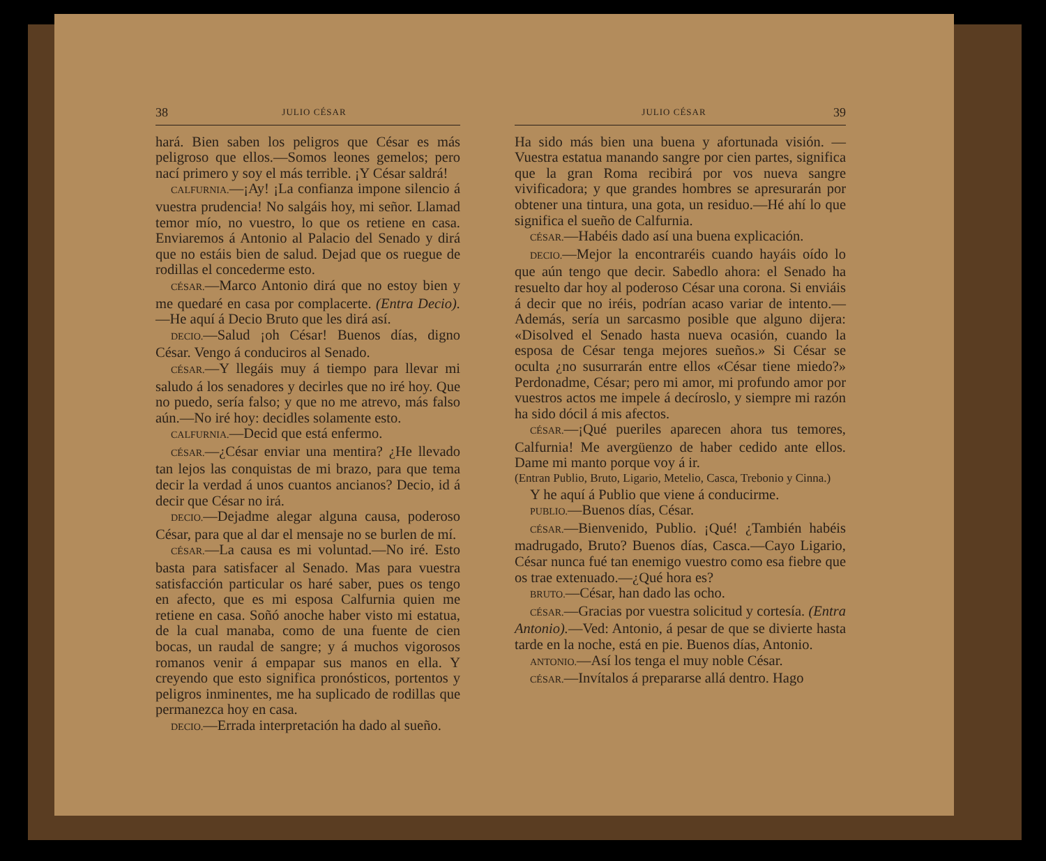38 JULIO CÉSAR
hará. Bien saben los peligros que César es más peligroso que ellos.—Somos leones gemelos; pero nací primero y soy el más terrible. ¡Y César saldrá!
CALFURNIA.—¡Ay! ¡La confianza impone silencio á vuestra prudencia! No salgáis hoy, mi señor. Llamad temor mío, no vuestro, lo que os retiene en casa. Enviaremos á Antonio al Palacio del Senado y dirá que no estáis bien de salud. Dejad que os ruegue de rodillas el concederme esto.
CÉSAR.—Marco Antonio dirá que no estoy bien y me quedaré en casa por complacerte. (Entra Decio). —He aquí á Decio Bruto que les dirá así.
DECIO.—Salud ¡oh César! Buenos días, digno César. Vengo á conduciros al Senado.
CÉSAR.—Y llegáis muy á tiempo para llevar mi saludo á los senadores y decirles que no iré hoy. Que no puedo, sería falso; y que no me atrevo, más falso aún.—No iré hoy: decidles solamente esto.
CALFURNIA.—Decid que está enfermo.
CÉSAR.—¿César enviar una mentira? ¿He llevado tan lejos las conquistas de mi brazo, para que tema decir la verdad á unos cuantos ancianos? Decio, id á decir que César no irá.
DECIO.—Dejadme alegar alguna causa, poderoso César, para que al dar el mensaje no se burlen de mí.
CÉSAR.—La causa es mi voluntad.—No iré. Esto basta para satisfacer al Senado. Mas para vuestra satisfacción particular os haré saber, pues os tengo en afecto, que es mi esposa Calfurnia quien me retiene en casa. Soñó anoche haber visto mi estatua, de la cual manaba, como de una fuente de cien bocas, un raudal de sangre; y á muchos vigorosos romanos venir á empapar sus manos en ella. Y creyendo que esto significa pronósticos, portentos y peligros inminentes, me ha suplicado de rodillas que permanezca hoy en casa.
DECIO.—Errada interpretación ha dado al sueño.
JULIO CÉSAR 39
Ha sido más bien una buena y afortunada visión. —Vuestra estatua manando sangre por cien partes, significa que la gran Roma recibirá por vos nueva sangre vivificadora; y que grandes hombres se apresurarán por obtener una tintura, una gota, un residuo.—Hé ahí lo que significa el sueño de Calfurnia.
CÉSAR.—Habéis dado así una buena explicación.
DECIO.—Mejor la encontraréis cuando hayáis oído lo que aún tengo que decir. Sabedlo ahora: el Senado ha resuelto dar hoy al poderoso César una corona. Si enviáis á decir que no iréis, podrían acaso variar de intento.—Además, sería un sarcasmo posible que alguno dijera: «Disolved el Senado hasta nueva ocasión, cuando la esposa de César tenga mejores sueños.» Si César se oculta ¿no susurrarán entre ellos «César tiene miedo?» Perdonadme, César; pero mi amor, mi profundo amor por vuestros actos me impele á decíroslo, y siempre mi razón ha sido dócil á mis afectos.
CÉSAR.—¡Qué pueriles aparecen ahora tus temores, Calfurnia! Me avergüenzo de haber cedido ante ellos. Dame mi manto porque voy á ir.
(Entran Publio, Bruto, Ligario, Metelio, Casca, Trebonio y Cinna.)
Y he aquí á Publio que viene á conducirme.
PUBLIO.—Buenos días, César.
CÉSAR.—Bienvenido, Publio. ¡Qué! ¿También habéis madrugado, Bruto? Buenos días, Casca.—Cayo Ligario, César nunca fué tan enemigo vuestro como esa fiebre que os trae extenuado.—¿Qué hora es?
BRUTO.—César, han dado las ocho.
CÉSAR.—Gracias por vuestra solicitud y cortesía. (Entra Antonio).—Ved: Antonio, á pesar de que se divierte hasta tarde en la noche, está en pie. Buenos días, Antonio.
ANTONIO.—Así los tenga el muy noble César.
CÉSAR.—Invítalos á prepararse allá dentro. Hago